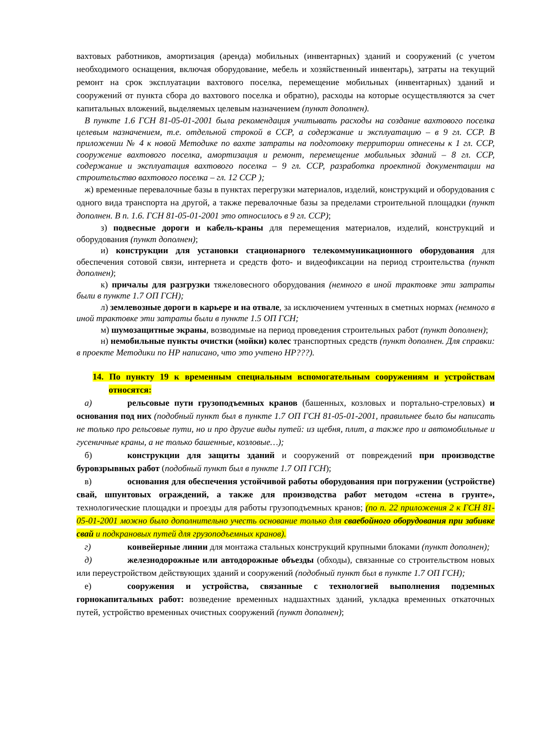вахтовых работников, амортизация (аренда) мобильных (инвентарных) зданий и сооружений (с учетом необходимого оснащения, включая оборудование, мебель и хозяйственный инвентарь), затраты на текущий ремонт на срок эксплуатации вахтового поселка, перемещение мобильных (инвентарных) зданий и сооружений от пункта сбора до вахтового поселка и обратно), расходы на которые осуществляются за счет капитальных вложений, выделяемых целевым назначением (пункт дополнен).
В пункте 1.6 ГСН 81-05-01-2001 была рекомендация учитывать расходы на создание вахтового поселка целевым назначением, т.е. отдельной строкой в ССР, а содержание и эксплуатацию – в 9 гл. ССР. В приложении № 4 к новой Методике по вахте затраты на подготовку территории отнесены к 1 гл. ССР, сооружение вахтового поселка, амортизация и ремонт, перемещение мобильных зданий – 8 гл. ССР, содержание и эксплуатация вахтового поселка – 9 гл. ССР, разработка проектной документации на строительство вахтового поселка – гл. 12 ССР );
ж) временные перевалочные базы в пунктах перегрузки материалов, изделий, конструкций и оборудования с одного вида транспорта на другой, а также перевалочные базы за пределами строительной площадки (пункт дополнен. В п. 1.6. ГСН 81-05-01-2001 это относилось в 9 гл. ССР);
з) подвесные дороги и кабель-краны для перемещения материалов, изделий, конструкций и оборудования (пункт дополнен);
и) конструкции для установки стационарного телекоммуникационного оборудования для обеспечения сотовой связи, интернета и средств фото- и видеофиксации на период строительства (пункт дополнен);
к) причалы для разгрузки тяжеловесного оборудования (немного в иной трактовке эти затраты были в пункте 1.7 ОП ГСН);
л) землевозные дороги в карьере и на отвале, за исключением учтенных в сметных нормах (немного в иной трактовке эти затраты были в пункте 1.5 ОП ГСН;
м) шумозащитные экраны, возводимые на период проведения строительных работ (пункт дополнен);
н) немобильные пункты очистки (мойки) колес транспортных средств (пункт дополнен. Для справки: в проекте Методики по НР написано, что это учтено НР???).
14. По пункту 19 к временным специальным вспомогательным сооружениям и устройствам относятся:
а) рельсовые пути грузоподъемных кранов (башенных, козловых и портально-стреловых) и основания под них (подобный пункт был в пункте 1.7 ОП ГСН 81-05-01-2001, правильнее было бы написать не только про рельсовые пути, но и про другие виды путей: из щебня, плит, а также про и автомобильные и гусеничные краны, а не только башенные, козловые…);
б) конструкции для защиты зданий и сооружений от повреждений при производстве буровзрывных работ (подобный пункт был в пункте 1.7 ОП ГСН);
в) основания для обеспечения устойчивой работы оборудования при погружении (устройстве) свай, шпунтовых ограждений, а также для производства работ методом «стена в грунте», технологические площадки и проезды для работы грузоподъемных кранов; (по п. 22 приложения 2 к ГСН 81-05-01-2001 можно было дополнительно учесть основание только для сваебойного оборудования при забивке свай и подкрановых путей для грузоподъемных кранов).
г) конвейерные линии для монтажа стальных конструкций крупными блоками (пункт дополнен);
д) железнодорожные или автодорожные объезды (обходы), связанные со строительством новых или переустройством действующих зданий и сооружений (подобный пункт был в пункте 1.7 ОП ГСН);
е) сооружения и устройства, связанные с технологией выполнения подземных горнокапитальных работ: возведение временных надшахтных зданий, укладка временных откаточных путей, устройство временных очистных сооружений (пункт дополнен);